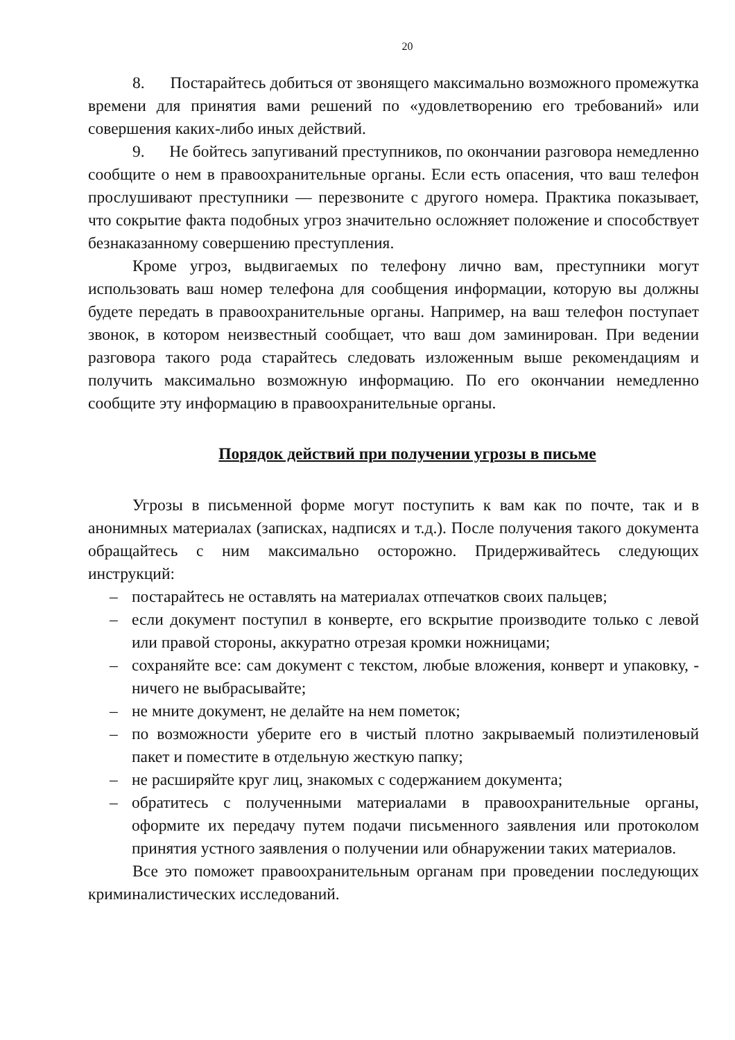20
8. Постарайтесь добиться от звонящего максимально возможного промежутка времени для принятия вами решений по «удовлетворению его требований» или совершения каких-либо иных действий.
9. Не бойтесь запугиваний преступников, по окончании разговора немедленно сообщите о нем в правоохранительные органы. Если есть опасения, что ваш телефон прослушивают преступники — перезвоните с другого номера. Практика показывает, что сокрытие факта подобных угроз значительно осложняет положение и способствует безнаказанному совершению преступления.
Кроме угроз, выдвигаемых по телефону лично вам, преступники могут использовать ваш номер телефона для сообщения информации, которую вы должны будете передать в правоохранительные органы. Например, на ваш телефон поступает звонок, в котором неизвестный сообщает, что ваш дом заминирован. При ведении разговора такого рода старайтесь следовать изложенным выше рекомендациям и получить максимально возможную информацию. По его окончании немедленно сообщите эту информацию в правоохранительные органы.
Порядок действий при получении угрозы в письме
Угрозы в письменной форме могут поступить к вам как по почте, так и в анонимных материалах (записках, надписях и т.д.). После получения такого документа обращайтесь с ним максимально осторожно. Придерживайтесь следующих инструкций:
– постарайтесь не оставлять на материалах отпечатков своих пальцев;
– если документ поступил в конверте, его вскрытие производите только с левой или правой стороны, аккуратно отрезая кромки ножницами;
– сохраняйте все: сам документ с текстом, любые вложения, конверт и упаковку, - ничего не выбрасывайте;
– не мните документ, не делайте на нем пометок;
– по возможности уберите его в чистый плотно закрываемый полиэтиленовый пакет и поместите в отдельную жесткую папку;
– не расширяйте круг лиц, знакомых с содержанием документа;
– обратитесь с полученными материалами в правоохранительные органы, оформите их передачу путем подачи письменного заявления или протоколом принятия устного заявления о получении или обнаружении таких материалов.
Все это поможет правоохранительным органам при проведении последующих криминалистических исследований.